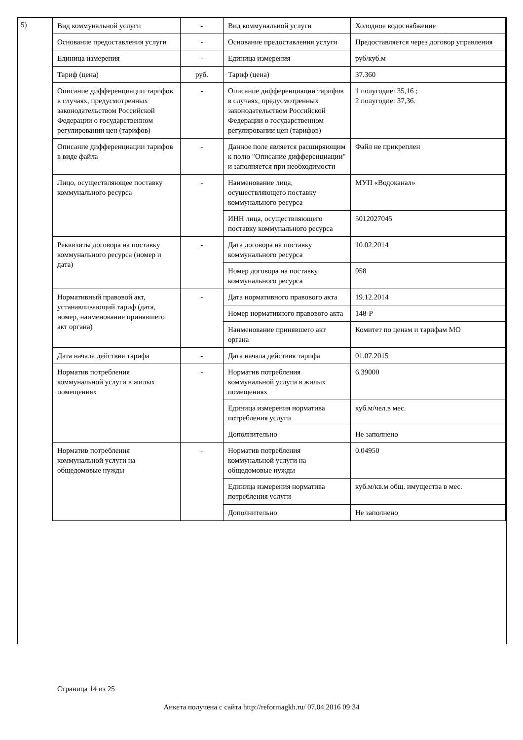5)
| Вид коммунальной услуги | - | Вид коммунальной услуги | Холодное водоснабжение |
| Основание предоставления услуги | - | Основание предоставления услуги | Предоставляется через договор управления |
| Единица измерения | - | Единица измерения | руб/куб.м |
| Тариф (цена) | руб. | Тариф (цена) | 37.360 |
| Описание дифференциации тарифов в случаях, предусмотренных законодательством Российской Федерации о государственном регулировании цен (тарифов) | - | Описание дифференциации тарифов в случаях, предусмотренных законодательством Российской Федерации о государственном регулировании цен (тарифов) | 1 полугодие: 35,16 ; 2 полугодие: 37,36. |
| Описание дифференциации тарифов в виде файла | - | Данное поле является расширяющим к полю "Описание дифференциации" и заполняется при необходимости | Файл не прикреплен |
| Лицо, осуществляющее поставку коммунального ресурса | - | Наименование лица, осуществляющего поставку коммунального ресурса | МУП «Водоканал» |
| | | ИНН лица, осуществляющего поставку коммунального ресурса | 5012027045 |
| Реквизиты договора на поставку коммунального ресурса (номер и дата) | - | Дата договора на поставку коммунального ресурса | 10.02.2014 |
| | | Номер договора на поставку коммунального ресурса | 958 |
| Нормативный правовой акт, устанавливающий тариф (дата, номер, наименование принявшего акт органа) | - | Дата нормативного правового акта | 19.12.2014 |
| | | Номер нормативного правового акта | 148-Р |
| | | Наименование принявшего акт органа | Комитет по ценам и тарифам МО |
| Дата начала действия тарифа | - | Дата начала действия тарифа | 01.07.2015 |
| Норматив потребления коммунальной услуги в жилых помещениях | - | Норматив потребления коммунальной услуги в жилых помещениях | 6.39000 |
| | | Единица измерения норматива потребления услуги | куб.м/чел.в мес. |
| | | Дополнительно | Не заполнено |
| Норматив потребления коммунальной услуги на общедомовые нужды | - | Норматив потребления коммунальной услуги на общедомовые нужды | 0.04950 |
| | | Единица измерения норматива потребления услуги | куб.м/кв.м общ. имущества в мес. |
| | | Дополнительно | Не заполнено |
Страница 14 из 25
Анкета получена с сайта http://reformagkh.ru/ 07.04.2016 09:34